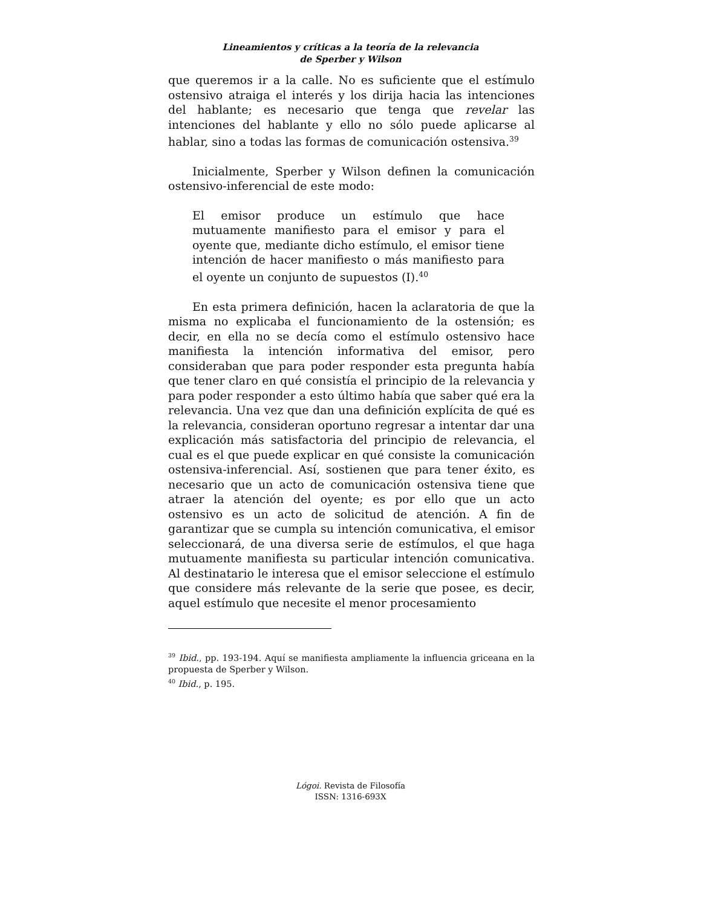Lineamientos y críticas a la teoría de la relevancia
de Sperber y Wilson
que queremos ir a la calle. No es suficiente que el estímulo ostensivo atraiga el interés y los dirija hacia las intenciones del hablante; es necesario que tenga que revelar las intenciones del hablante y ello no sólo puede aplicarse al hablar, sino a todas las formas de comunicación ostensiva.<sup>39</sup>
Inicialmente, Sperber y Wilson definen la comunicación ostensivo-inferencial de este modo:
El emisor produce un estímulo que hace mutuamente manifiesto para el emisor y para el oyente que, mediante dicho estímulo, el emisor tiene intención de hacer manifiesto o más manifiesto para el oyente un conjunto de supuestos (I).<sup>40</sup>
En esta primera definición, hacen la aclaratoria de que la misma no explicaba el funcionamiento de la ostensión; es decir, en ella no se decía como el estímulo ostensivo hace manifiesta la intención informativa del emisor, pero consideraban que para poder responder esta pregunta había que tener claro en qué consistía el principio de la relevancia y para poder responder a esto último había que saber qué era la relevancia. Una vez que dan una definición explícita de qué es la relevancia, consideran oportuno regresar a intentar dar una explicación más satisfactoria del principio de relevancia, el cual es el que puede explicar en qué consiste la comunicación ostensiva-inferencial. Así, sostienen que para tener éxito, es necesario que un acto de comunicación ostensiva tiene que atraer la atención del oyente; es por ello que un acto ostensivo es un acto de solicitud de atención. A fin de garantizar que se cumpla su intención comunicativa, el emisor seleccionará, de una diversa serie de estímulos, el que haga mutuamente manifiesta su particular intención comunicativa. Al destinatario le interesa que el emisor seleccione el estímulo que considere más relevante de la serie que posee, es decir, aquel estímulo que necesite el menor procesamiento
<sup>39</sup> Ibid., pp. 193-194. Aquí se manifiesta ampliamente la influencia griceana en la propuesta de Sperber y Wilson.
<sup>40</sup> Ibid., p. 195.
Lógoi. Revista de Filosofía
ISSN: 1316-693X